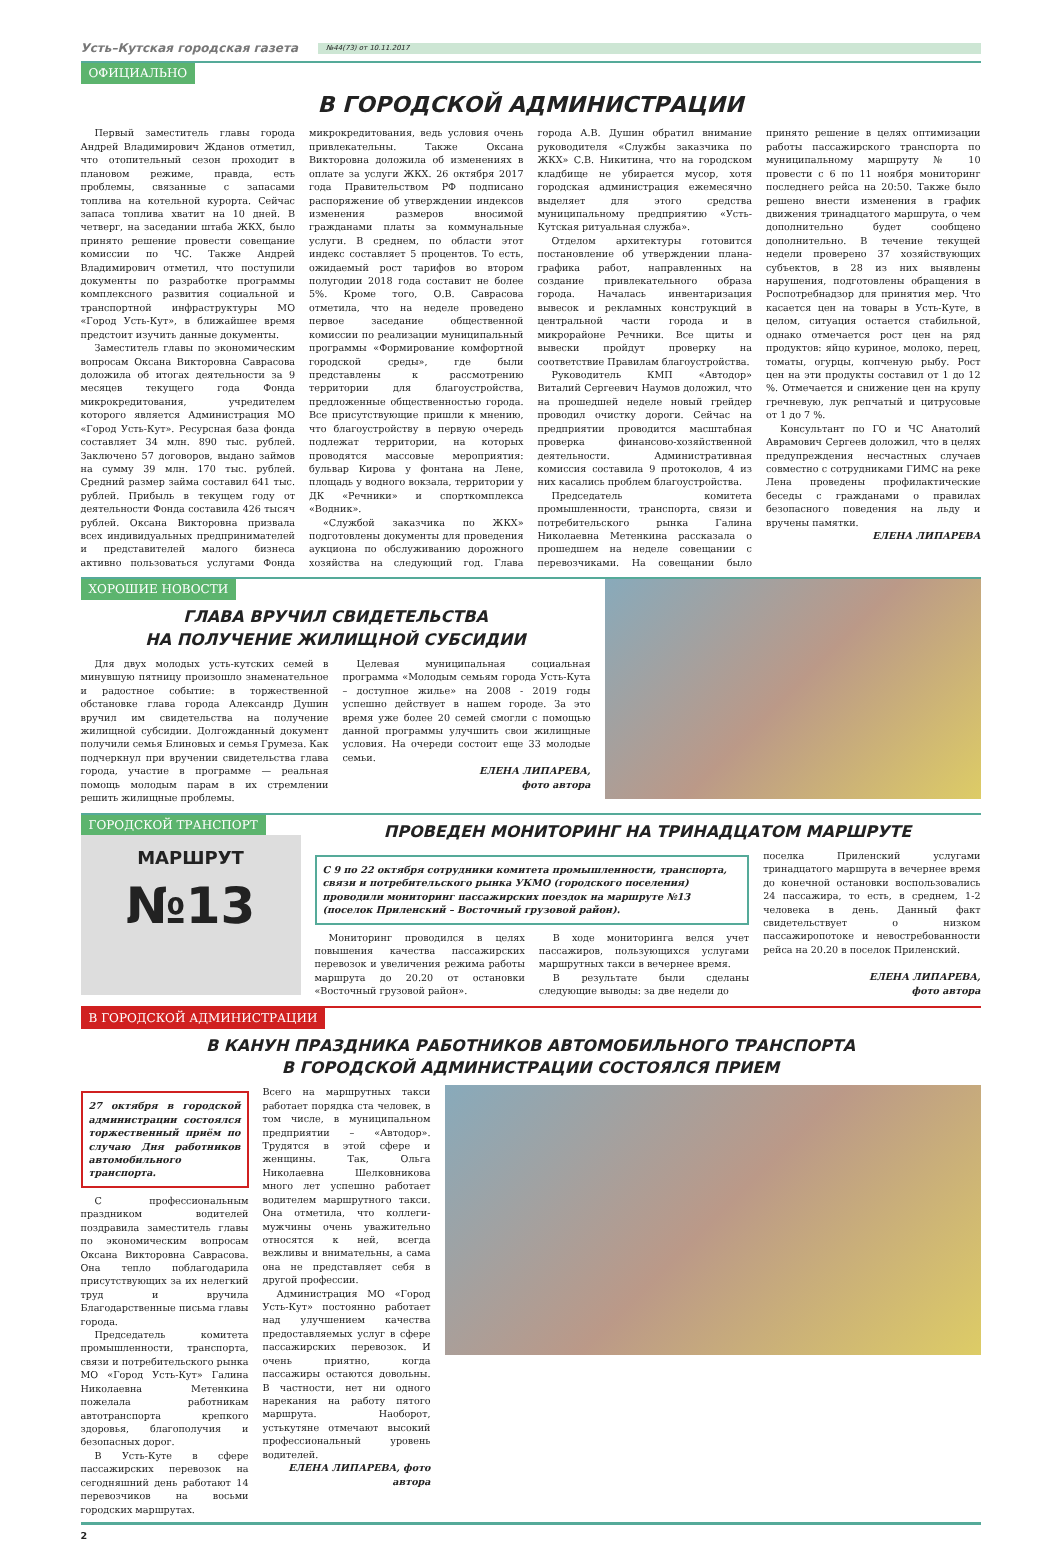Усть–Кутская городская газета №44(73) от 10.11.2017
ОФИЦИАЛЬНО
В ГОРОДСКОЙ АДМИНИСТРАЦИИ
Первый заместитель главы города Андрей Владимирович Жданов отметил, что отопительный сезон проходит в плановом режиме, правда, есть проблемы, связанные с запасами топлива на котельной курорта. Сейчас запаса топлива хватит на 10 дней. В четверг, на заседании штаба ЖКХ, было принято решение провести совещание комиссии по ЧС. Также Андрей Владимирович отметил, что поступили документы по разработке программы комплексного развития социальной и транспортной инфраструктуры МО «Город Усть-Кут», в ближайшее время предстоит изучить данные документы.
Заместитель главы по экономическим вопросам Оксана Викторовна Саврасова доложила об итогах деятельности за 9 месяцев текущего года Фонда микрокредитования, учредителем которого является Администрация МО «Город Усть-Кут». Ресурсная база фонда составляет 34 млн. 890 тыс. рублей. Заключено 57 договоров, выдано займов на сумму 39 млн. 170 тыс. рублей. Средний размер займа составил 641 тыс. рублей. Прибыль в текущем году от деятельности Фонда составила 426 тысяч рублей. Оксана Викторовна призвала всех индивидуальных предпринимателей и представителей малого бизнеса активно пользоваться услугами Фонда микрокредитования, ведь условия очень привлекательны. Также Оксана Викторовна доложила об изменениях в оплате за услуги ЖКХ. 26 октября 2017 года Правительством РФ подписано распоряжение об утверждении индексов изменения размеров вносимой гражданами платы за коммунальные услуги. В среднем, по области этот индекс составляет 5 процентов. То есть, ожидаемый рост тарифов во втором полугодии 2018 года составит не более 5%. Кроме того, О.В. Саврасова отметила, что на неделе проведено первое заседание общественной комиссии по реализации муниципальный программы «Формирование комфортной городской среды», где были представлены к рассмотрению территории для благоустройства, предложенные общественностью города. Все присутствующие пришли к мнению, что благоустройству в первую очередь подлежат территории, на которых проводятся массовые мероприятия: бульвар Кирова у фонтана на Лене, площадь у водного вокзала, территории у ДК «Речники» и спорткомплекса «Водник».
«Службой заказчика по ЖКХ» подготовлены документы для проведения аукциона по обслуживанию дорожного хозяйства на следующий год. Глава города А.В. Душин обратил внимание руководителя «Службы заказчика по ЖКХ» С.В. Никитина, что на городском кладбище не убирается мусор, хотя городская администрация ежемесячно выделяет для этого средства муниципальному предприятию «Усть-Кутская ритуальная служба».
Отделом архитектуры готовится постановление об утверждении плана-графика работ, направленных на создание привлекательного образа города. Началась инвентаризация вывесок и рекламных конструкций в центральной части города и в микрорайоне Речники. Все щиты и вывески пройдут проверку на соответствие Правилам благоустройства.
Руководитель КМП «Автодор» Виталий Сергеевич Наумов доложил, что на прошедшей неделе новый грейдер проводил очистку дороги. Сейчас на предприятии проводится масштабная проверка финансово-хозяйственной деятельности. Административная комиссия составила 9 протоколов, 4 из них касались проблем благоустройства.
Председатель комитета промышленности, транспорта, связи и потребительского рынка Галина Николаевна Метенкина рассказала о прошедшем на неделе совещании с перевозчиками. На совещании было принято решение в целях оптимизации работы пассажирского транспорта по муниципальному маршруту № 10 провести с 6 по 11 ноября мониторинг последнего рейса на 20:50. Также было решено внести изменения в график движения тринадцатого маршрута, о чем дополнительно будет сообщено дополнительно. В течение текущей недели проверено 37 хозяйствующих субъектов, в 28 из них выявлены нарушения, подготовлены обращения в Роспотребнадзор для принятия мер. Что касается цен на товары в Усть-Куте, в целом, ситуация остается стабильной, однако отмечается рост цен на ряд продуктов: яйцо куриное, молоко, перец, томаты, огурцы, копченую рыбу. Рост цен на эти продукты составил от 1 до 12 %. Отмечается и снижение цен на крупу гречневую, лук репчатый и цитрусовые от 1 до 7 %.
Консультант по ГО и ЧС Анатолий Аврамович Сергеев доложил, что в целях предупреждения несчастных случаев совместно с сотрудниками ГИМС на реке Лена проведены профилактические беседы с гражданами о правилах безопасного поведения на льду и вручены памятки.
ЕЛЕНА ЛИПАРЕВА
ХОРОШИЕ НОВОСТИ
ГЛАВА ВРУЧИЛ СВИДЕТЕЛЬСТВА
НА ПОЛУЧЕНИЕ ЖИЛИЩНОЙ СУБСИДИИ
Для двух молодых усть-кутских семей в минувшую пятницу произошло знаменательное и радостное событие: в торжественной обстановке глава города Александр Душин вручил им свидетельства на получение жилищной субсидии. Долгожданный документ получили семья Блиновых и семья Грумеза. Как подчеркнул при вручении свидетельства глава города, участие в программе — реальная помощь молодым парам в их стремлении решить жилищные проблемы.
Целевая муниципальная социальная программа «Молодым семьям города Усть-Кута – доступное жилье» на 2008 - 2019 годы успешно действует в нашем городе. За это время уже более 20 семей смогли с помощью данной программы улучшить свои жилищные условия. На очереди состоит еще 33 молодые семьи.
ЕЛЕНА ЛИПАРЕВА,
фото автора
ГОРОДСКОЙ ТРАНСПОРТ
МАРШРУТ
№13
ПРОВЕДЕН МОНИТОРИНГ НА ТРИНАДЦАТОМ МАРШРУТЕ
С 9 по 22 октября сотрудники комитета промышленности, транспорта, связи и потребительского рынка УКМО (городского поселения) проводили мониторинг пассажирских поездок на маршруте №13 (поселок Приленский – Восточный грузовой район).
Мониторинг проводился в целях повышения качества пассажирских перевозок и увеличения режима работы маршрута до 20.20 от остановки «Восточный грузовой район».
В ходе мониторинга велся учет пассажиров, пользующихся услугами маршрутных такси в вечернее время.
В результате были сделаны следующие выводы: за две недели до
поселка Приленский услугами тринадцатого маршрута в вечернее время до конечной остановки воспользовались 24 пассажира, то есть, в среднем, 1-2 человека в день. Данный факт свидетельствует о низком пассажиропотоке и невостребованности рейса на 20.20 в поселок Приленский.
ЕЛЕНА ЛИПАРЕВА,
фото автора
В ГОРОДСКОЙ АДМИНИСТРАЦИИ
В КАНУН ПРАЗДНИКА РАБОТНИКОВ АВТОМОБИЛЬНОГО ТРАНСПОРТА
В ГОРОДСКОЙ АДМИНИСТРАЦИИ СОСТОЯЛСЯ ПРИЕМ
27 октября в городской администрации состоялся торжественный приём по случаю Дня работников автомобильного транспорта.
С профессиональным праздником водителей поздравила заместитель главы по экономическим вопросам Оксана Викторовна Саврасова. Она тепло поблагодарила присутствующих за их нелегкий труд и вручила Благодарственные письма главы города.
Председатель комитета промышленности, транспорта, связи и потребительского рынка МО «Город Усть-Кут» Галина Николаевна Метенкина пожелала работникам автотранспорта крепкого здоровья, благополучия и безопасных дорог.
В Усть-Куте в сфере пассажирских перевозок на сегодняшний день работают 14 перевозчиков на восьми городских маршрутах.
Всего на маршрутных такси работает порядка ста человек, в том числе, в муниципальном предприятии – «Автодор». Трудятся в этой сфере и женщины. Так, Ольга Николаевна Шелковникова много лет успешно работает водителем маршрутного такси. Она отметила, что коллеги-мужчины очень уважительно относятся к ней, всегда вежливы и внимательны, а сама она не представляет себя в другой профессии.
Администрация МО «Город Усть-Кут» постоянно работает над улучшением качества предоставляемых услуг в сфере пассажирских перевозок. И очень приятно, когда пассажиры остаются довольны. В частности, нет ни одного нарекания на работу пятого маршрута. Наоборот, устькутяне отмечают высокий профессиональный уровень водителей.
ЕЛЕНА ЛИПАРЕВА, фото автора
2